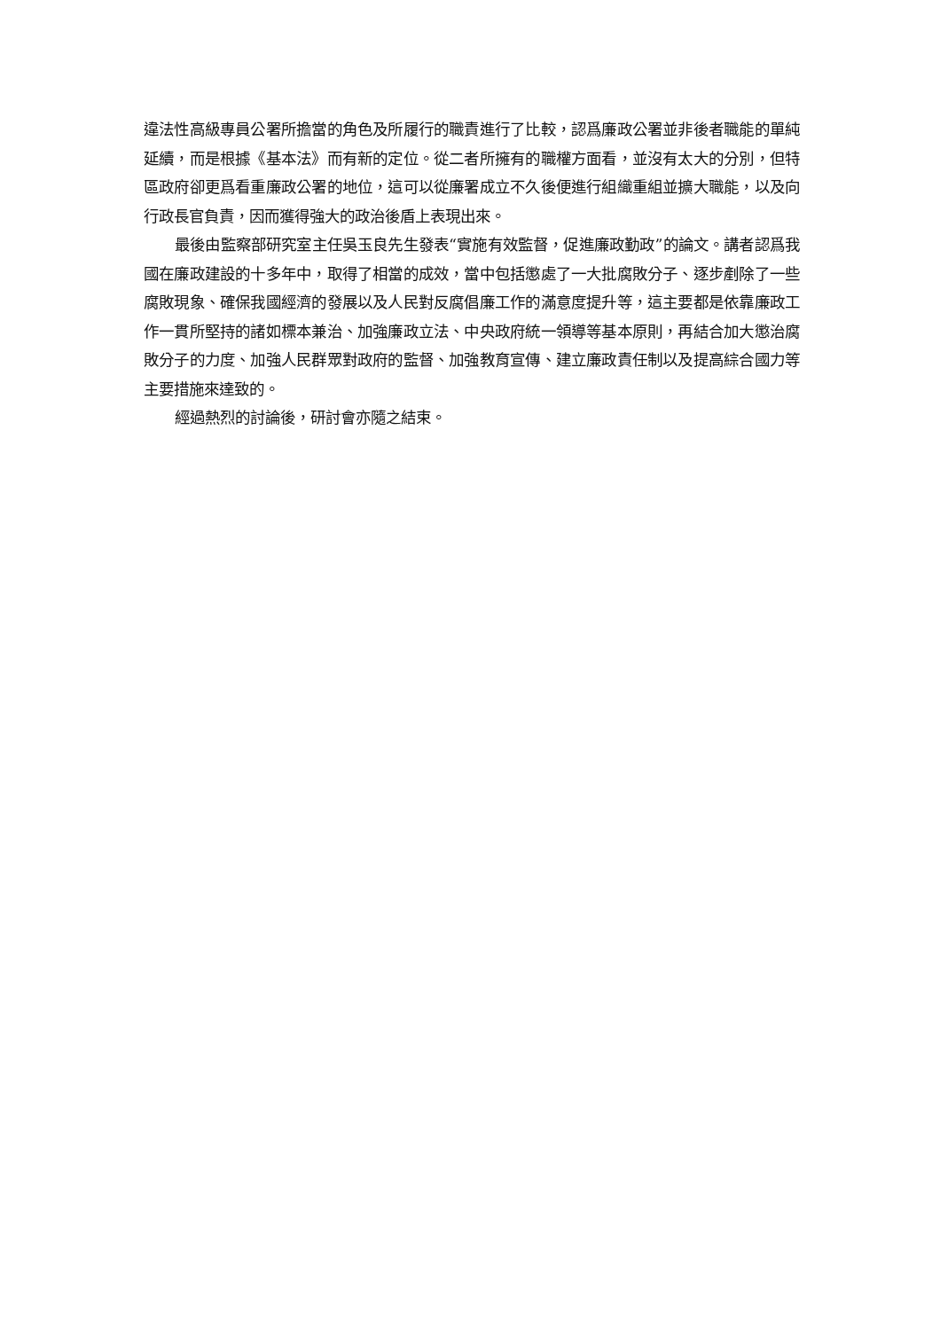違法性高級專員公署所擔當的角色及所履行的職責進行了比較，認爲廉政公署並非後者職能的單純延續，而是根據《基本法》而有新的定位。從二者所擁有的職權方面看，並沒有太大的分別，但特區政府卻更爲看重廉政公署的地位，這可以從廉署成立不久後便進行組織重組並擴大職能，以及向行政長官負責，因而獲得強大的政治後盾上表現出來。
最後由監察部研究室主任吳玉良先生發表“實施有效監督，促進廉政勤政”的論文。講者認爲我國在廉政建設的十多年中，取得了相當的成效，當中包括懲處了一大批腐敗分子、逐步剷除了一些腐敗現象、確保我國經濟的發展以及人民對反腐倡廉工作的滿意度提升等，這主要都是依靠廉政工作一貫所堅持的諸如標本兼治、加強廉政立法、中央政府統一領導等基本原則，再結合加大懲治腐敗分子的力度、加強人民群眾對政府的監督、加強教育宣傳、建立廉政責任制以及提高綜合國力等主要措施來達致的。
經過熱烈的討論後，研討會亦隨之結束。